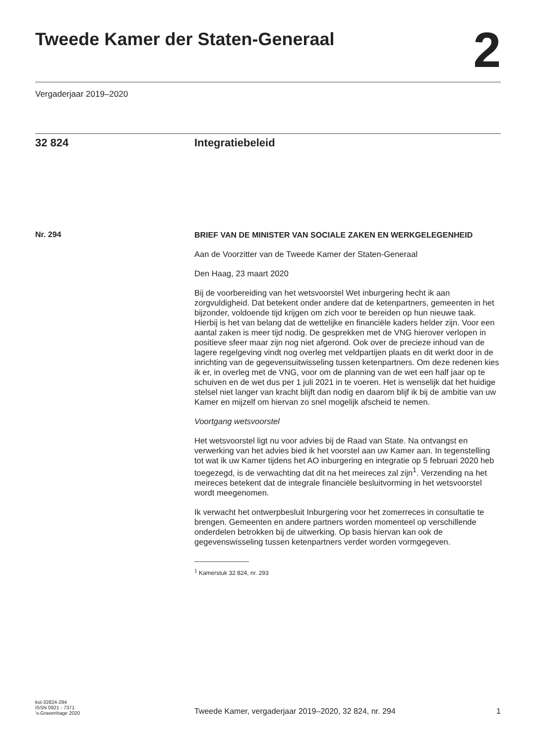Tweede Kamer der Staten-Generaal
2
Vergaderjaar 2019–2020
32 824 Integratiebeleid
Nr. 294
BRIEF VAN DE MINISTER VAN SOCIALE ZAKEN EN WERKGELEGENHEID
Aan de Voorzitter van de Tweede Kamer der Staten-Generaal
Den Haag, 23 maart 2020
Bij de voorbereiding van het wetsvoorstel Wet inburgering hecht ik aan zorgvuldigheid. Dat betekent onder andere dat de ketenpartners, gemeenten in het bijzonder, voldoende tijd krijgen om zich voor te bereiden op hun nieuwe taak. Hierbij is het van belang dat de wettelijke en financiële kaders helder zijn. Voor een aantal zaken is meer tijd nodig. De gesprekken met de VNG hierover verlopen in positieve sfeer maar zijn nog niet afgerond. Ook over de precieze inhoud van de lagere regelgeving vindt nog overleg met veldpartijen plaats en dit werkt door in de inrichting van de gegevensuitwisseling tussen ketenpartners. Om deze redenen kies ik er, in overleg met de VNG, voor om de planning van de wet een half jaar op te schuiven en de wet dus per 1 juli 2021 in te voeren. Het is wenselijk dat het huidige stelsel niet langer van kracht blijft dan nodig en daarom blijf ik bij de ambitie van uw Kamer en mijzelf om hiervan zo snel mogelijk afscheid te nemen.
Voortgang wetsvoorstel
Het wetsvoorstel ligt nu voor advies bij de Raad van State. Na ontvangst en verwerking van het advies bied ik het voorstel aan uw Kamer aan. In tegenstelling tot wat ik uw Kamer tijdens het AO inburgering en integratie op 5 februari 2020 heb toegezegd, is de verwachting dat dit na het meireces zal zijn<sup>1</sup>. Verzending na het meireces betekent dat de integrale financiële besluitvorming in het wetsvoorstel wordt meegenomen.
Ik verwacht het ontwerpbesluit Inburgering voor het zomerreces in consultatie te brengen. Gemeenten en andere partners worden momenteel op verschillende onderdelen betrokken bij de uitwerking. Op basis hiervan kan ook de gegevenswisseling tussen ketenpartners verder worden vormgegeven.
<sup>1</sup> Kamerstuk 32 824, nr. 293
kst-32824-294
ISSN 0921 - 7371
’s-Gravenhage 2020
Tweede Kamer, vergaderjaar 2019–2020, 32 824, nr. 294
1